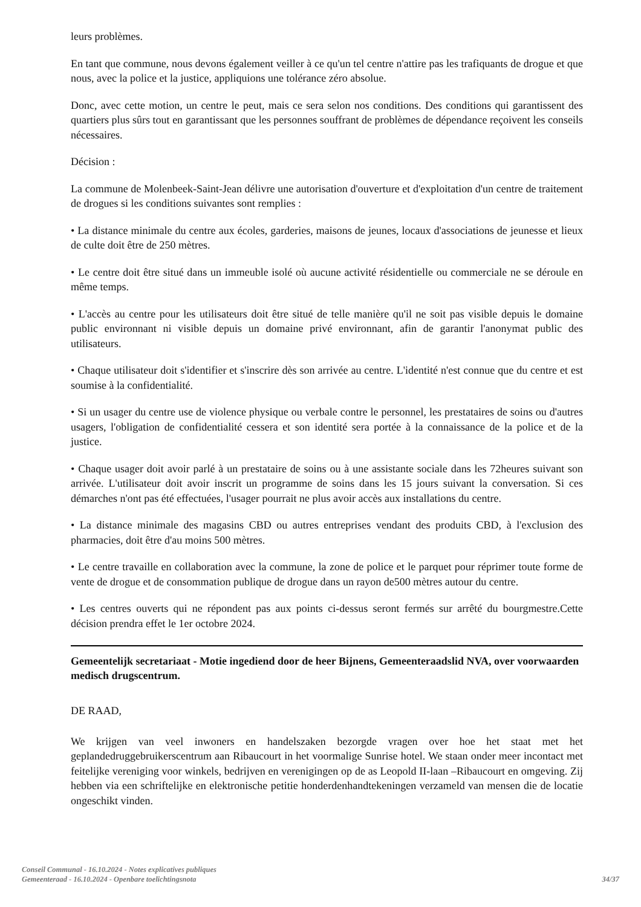leurs problèmes.
En tant que commune, nous devons également veiller à ce qu'un tel centre n'attire pas les trafiquants de drogue et que nous, avec la police et la justice, appliquions une tolérance zéro absolue.
Donc, avec cette motion, un centre le peut, mais ce sera selon nos conditions. Des conditions qui garantissent des quartiers plus sûrs tout en garantissant que les personnes souffrant de problèmes de dépendance reçoivent les conseils nécessaires.
Décision :
La commune de Molenbeek-Saint-Jean délivre une autorisation d'ouverture et d'exploitation d'un centre de traitement de drogues si les conditions suivantes sont remplies :
• La distance minimale du centre aux écoles, garderies, maisons de jeunes, locaux d'associations de jeunesse et lieux de culte doit être de 250 mètres.
• Le centre doit être situé dans un immeuble isolé où aucune activité résidentielle ou commerciale ne se déroule en même temps.
• L'accès au centre pour les utilisateurs doit être situé de telle manière qu'il ne soit pas visible depuis le domaine public environnant ni visible depuis un domaine privé environnant, afin de garantir l'anonymat public des utilisateurs.
• Chaque utilisateur doit s'identifier et s'inscrire dès son arrivée au centre. L'identité n'est connue que du centre et est soumise à la confidentialité.
• Si un usager du centre use de violence physique ou verbale contre le personnel, les prestataires de soins ou d'autres usagers, l'obligation de confidentialité cessera et son identité sera portée à la connaissance de la police et de la justice.
• Chaque usager doit avoir parlé à un prestataire de soins ou à une assistante sociale dans les 72heures suivant son arrivée. L'utilisateur doit avoir inscrit un programme de soins dans les 15 jours suivant la conversation. Si ces démarches n'ont pas été effectuées, l'usager pourrait ne plus avoir accès aux installations du centre.
• La distance minimale des magasins CBD ou autres entreprises vendant des produits CBD, à l'exclusion des pharmacies, doit être d'au moins 500 mètres.
• Le centre travaille en collaboration avec la commune, la zone de police et le parquet pour réprimer toute forme de vente de drogue et de consommation publique de drogue dans un rayon de500 mètres autour du centre.
• Les centres ouverts qui ne répondent pas aux points ci-dessus seront fermés sur arrêté du bourgmestre.Cette décision prendra effet le 1er octobre 2024.
Gemeentelijk secretariaat - Motie ingediend door de heer Bijnens, Gemeenteraadslid NVA, over voorwaarden medisch drugscentrum.
DE RAAD,
We krijgen van veel inwoners en handelszaken bezorgde vragen over hoe het staat met het geplandedruggebruikerscentrum aan Ribaucourt in het voormalige Sunrise hotel. We staan onder meer incontact met feitelijke vereniging voor winkels, bedrijven en verenigingen op de as Leopold II-laan –Ribaucourt en omgeving. Zij hebben via een schriftelijke en elektronische petitie honderdenhandtekeningen verzameld van mensen die de locatie ongeschikt vinden.
Conseil Communal - 16.10.2024 - Notes explicatives publiques
Gemeenteraad - 16.10.2024 - Openbare toelichtingsnota
34/37